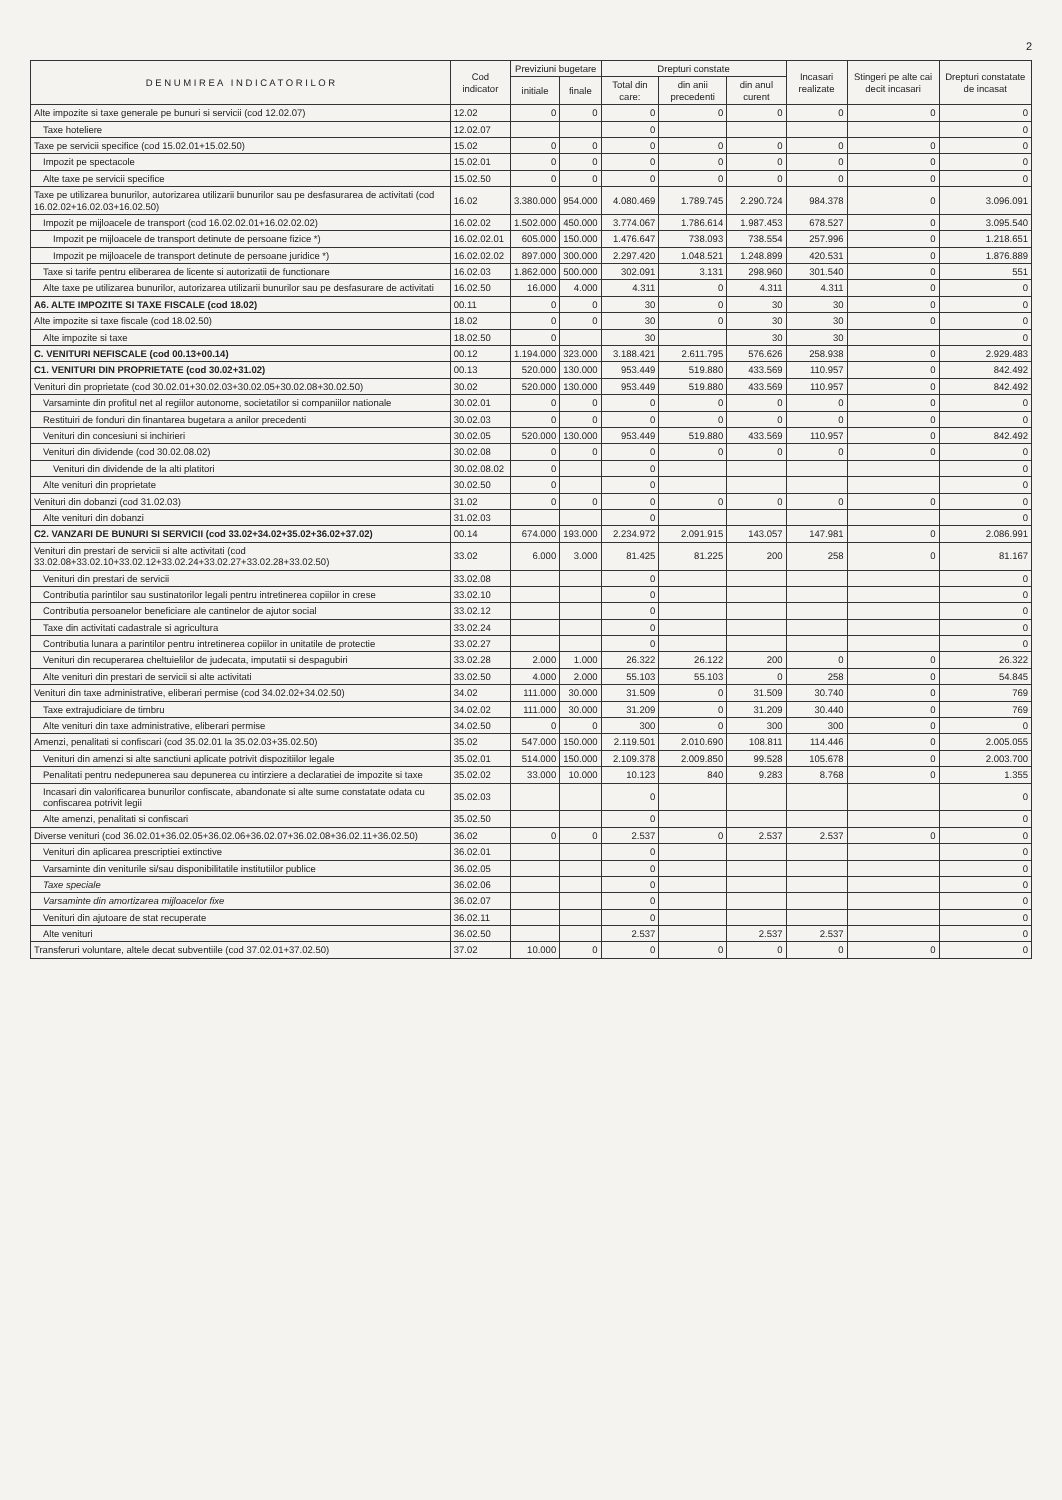2
| D E N U M I R E A I N D I C A T O R I L O R | Cod indicator | Previziuni bugetare | | Drepturi constate | | | Incasari realizate | Stingeri pe alte cai decit incasari | Drepturi constatate de incasat |
| --- | --- | --- | --- | --- | --- | --- | --- | --- | --- |
| | | initiale | finale | Total din care: | din anii precedenti | din anul curent | | | |
| Alte impozite si taxe generale pe bunuri si servicii (cod 12.02.07) | 12.02 | 0 | 0 | 0 | 0 | 0 | 0 | 0 | 0 |
| Taxe hoteliere | 12.02.07 | | | 0 | | | | | 0 |
| Taxe pe servicii specifice (cod 15.02.01+15.02.50) | 15.02 | 0 | 0 | 0 | 0 | 0 | 0 | 0 | 0 |
| Impozit pe spectacole | 15.02.01 | 0 | 0 | 0 | 0 | 0 | 0 | 0 | 0 |
| Alte taxe pe servicii specifice | 15.02.50 | 0 | 0 | 0 | 0 | 0 | 0 | 0 | 0 |
| Taxe pe utilizarea bunurilor, autorizarea utilizarii bunurilor sau pe desfasurarea de activitati (cod 16.02.02+16.02.03+16.02.50) | 16.02 | 3.380.000 | 954.000 | 4.080.469 | 1.789.745 | 2.290.724 | 984.378 | 0 | 3.096.091 |
| Impozit pe mijloacele de transport (cod 16.02.02.01+16.02.02.02) | 16.02.02 | 1.502.000 | 450.000 | 3.774.067 | 1.786.614 | 1.987.453 | 678.527 | 0 | 3.095.540 |
| Impozit pe mijloacele de transport detinute de persoane fizice *) | 16.02.02.01 | 605.000 | 150.000 | 1.476.647 | 738.093 | 738.554 | 257.996 | 0 | 1.218.651 |
| Impozit pe mijloacele de transport detinute de persoane juridice *) | 16.02.02.02 | 897.000 | 300.000 | 2.297.420 | 1.048.521 | 1.248.899 | 420.531 | 0 | 1.876.889 |
| Taxe si tarife pentru eliberarea de licente si autorizatii de functionare | 16.02.03 | 1.862.000 | 500.000 | 302.091 | 3.131 | 298.960 | 301.540 | 0 | 551 |
| Alte taxe pe utilizarea bunurilor, autorizarea utilizarii bunurilor sau pe desfasurare de activitati | 16.02.50 | 16.000 | 4.000 | 4.311 | 0 | 4.311 | 4.311 | 0 | 0 |
| A6. ALTE IMPOZITE SI TAXE FISCALE (cod 18.02) | 00.11 | 0 | 0 | 30 | 0 | 30 | 30 | 0 | 0 |
| Alte impozite si taxe fiscale (cod 18.02.50) | 18.02 | 0 | 0 | 30 | 0 | 30 | 30 | 0 | 0 |
| Alte impozite si taxe | 18.02.50 | 0 | | 30 | | 30 | 30 | | 0 |
| C. VENITURI NEFISCALE (cod 00.13+00.14) | 00.12 | 1.194.000 | 323.000 | 3.188.421 | 2.611.795 | 576.626 | 258.938 | 0 | 2.929.483 |
| C1. VENITURI DIN PROPRIETATE (cod 30.02+31.02) | 00.13 | 520.000 | 130.000 | 953.449 | 519.880 | 433.569 | 110.957 | 0 | 842.492 |
| Venituri din proprietate (cod 30.02.01+30.02.03+30.02.05+30.02.08+30.02.50) | 30.02 | 520.000 | 130.000 | 953.449 | 519.880 | 433.569 | 110.957 | 0 | 842.492 |
| Varsaminte din profitul net al regiilor autonome, societatilor si companiilor nationale | 30.02.01 | 0 | 0 | 0 | 0 | 0 | 0 | 0 | 0 |
| Restituiri de fonduri din finantarea bugetara a anilor precedenti | 30.02.03 | 0 | 0 | 0 | 0 | 0 | 0 | 0 | 0 |
| Venituri din concesiuni si inchirieri | 30.02.05 | 520.000 | 130.000 | 953.449 | 519.880 | 433.569 | 110.957 | 0 | 842.492 |
| Venituri din dividende (cod 30.02.08.02) | 30.02.08 | 0 | 0 | 0 | 0 | 0 | 0 | 0 | 0 |
| Venituri din dividende de la alti platitori | 30.02.08.02 | 0 | | 0 | | | | | 0 |
| Alte venituri din proprietate | 30.02.50 | 0 | | 0 | | | | | 0 |
| Venituri din dobanzi (cod 31.02.03) | 31.02 | 0 | 0 | 0 | 0 | 0 | 0 | 0 | 0 |
| Alte venituri din dobanzi | 31.02.03 | | | 0 | | | | | 0 |
| C2. VANZARI DE BUNURI SI SERVICII (cod 33.02+34.02+35.02+36.02+37.02) | 00.14 | 674.000 | 193.000 | 2.234.972 | 2.091.915 | 143.057 | 147.981 | 0 | 2.086.991 |
| Venituri din prestari de servicii si alte activitati (cod 33.02.08+33.02.10+33.02.12+33.02.24+33.02.27+33.02.28+33.02.50) | 33.02 | 6.000 | 3.000 | 81.425 | 81.225 | 200 | 258 | 0 | 81.167 |
| Venituri din prestari de servicii | 33.02.08 | | | 0 | | | | | 0 |
| Contributia parintilor sau sustinatorilor legali pentru intretinerea copiilor in crese | 33.02.10 | | | 0 | | | | | 0 |
| Contributia persoanelor beneficiare ale cantinelor de ajutor social | 33.02.12 | | | 0 | | | | | 0 |
| Taxe din activitati cadastrale si agricultura | 33.02.24 | | | 0 | | | | | 0 |
| Contributia lunara a parintilor pentru intretinerea copiilor in unitatile de protectie | 33.02.27 | | | 0 | | | | | 0 |
| Venituri din recuperarea cheltuielilor de judecata, imputatii si despagubiri | 33.02.28 | 2.000 | 1.000 | 26.322 | 26.122 | 200 | 0 | 0 | 26.322 |
| Alte venituri din prestari de servicii si alte activitati | 33.02.50 | 4.000 | 2.000 | 55.103 | 55.103 | 0 | 258 | 0 | 54.845 |
| Venituri din taxe administrative, eliberari permise (cod 34.02.02+34.02.50) | 34.02 | 111.000 | 30.000 | 31.509 | 0 | 31.509 | 30.740 | 0 | 769 |
| Taxe extrajudiciare de timbru | 34.02.02 | 111.000 | 30.000 | 31.209 | 0 | 31.209 | 30.440 | 0 | 769 |
| Alte venituri din taxe administrative, eliberari permise | 34.02.50 | 0 | 0 | 300 | 0 | 300 | 300 | 0 | 0 |
| Amenzi, penalitati si confiscari (cod 35.02.01 la 35.02.03+35.02.50) | 35.02 | 547.000 | 150.000 | 2.119.501 | 2.010.690 | 108.811 | 114.446 | 0 | 2.005.055 |
| Venituri din amenzi si alte sanctiuni aplicate potrivit dispozitiilor legale | 35.02.01 | 514.000 | 150.000 | 2.109.378 | 2.009.850 | 99.528 | 105.678 | 0 | 2.003.700 |
| Penalitati pentru nedepunerea sau depunerea cu intirziere a declaratiei de impozite si taxe | 35.02.02 | 33.000 | 10.000 | 10.123 | 840 | 9.283 | 8.768 | 0 | 1.355 |
| Incasari din valorificarea bunurilor confiscate, abandonate si alte sume constatate odata cu confiscarea potrivit legii | 35.02.03 | | | 0 | | | | | 0 |
| Alte amenzi, penalitati si confiscari | 35.02.50 | | | 0 | | | | | 0 |
| Diverse venituri (cod 36.02.01+36.02.05+36.02.06+36.02.07+36.02.08+36.02.11+36.02.50) | 36.02 | 0 | 0 | 2.537 | 0 | 2.537 | 2.537 | 0 | 0 |
| Venituri din aplicarea prescriptiei extinctive | 36.02.01 | | | 0 | | | | | 0 |
| Varsaminte din veniturile si/sau disponibilitatile institutiilor publice | 36.02.05 | | | 0 | | | | | 0 |
| Taxe speciale | 36.02.06 | | | 0 | | | | | 0 |
| Varsaminte din amortizarea mijloacelor fixe | 36.02.07 | | | 0 | | | | | 0 |
| Venituri din ajutoare de stat recuperate | 36.02.11 | | | 0 | | | | | 0 |
| Alte venituri | 36.02.50 | | | 2.537 | | 2.537 | 2.537 | | 0 |
| Transferuri voluntare, altele decat subventiile (cod 37.02.01+37.02.50) | 37.02 | 10.000 | 0 | 0 | 0 | 0 | 0 | 0 | 0 |